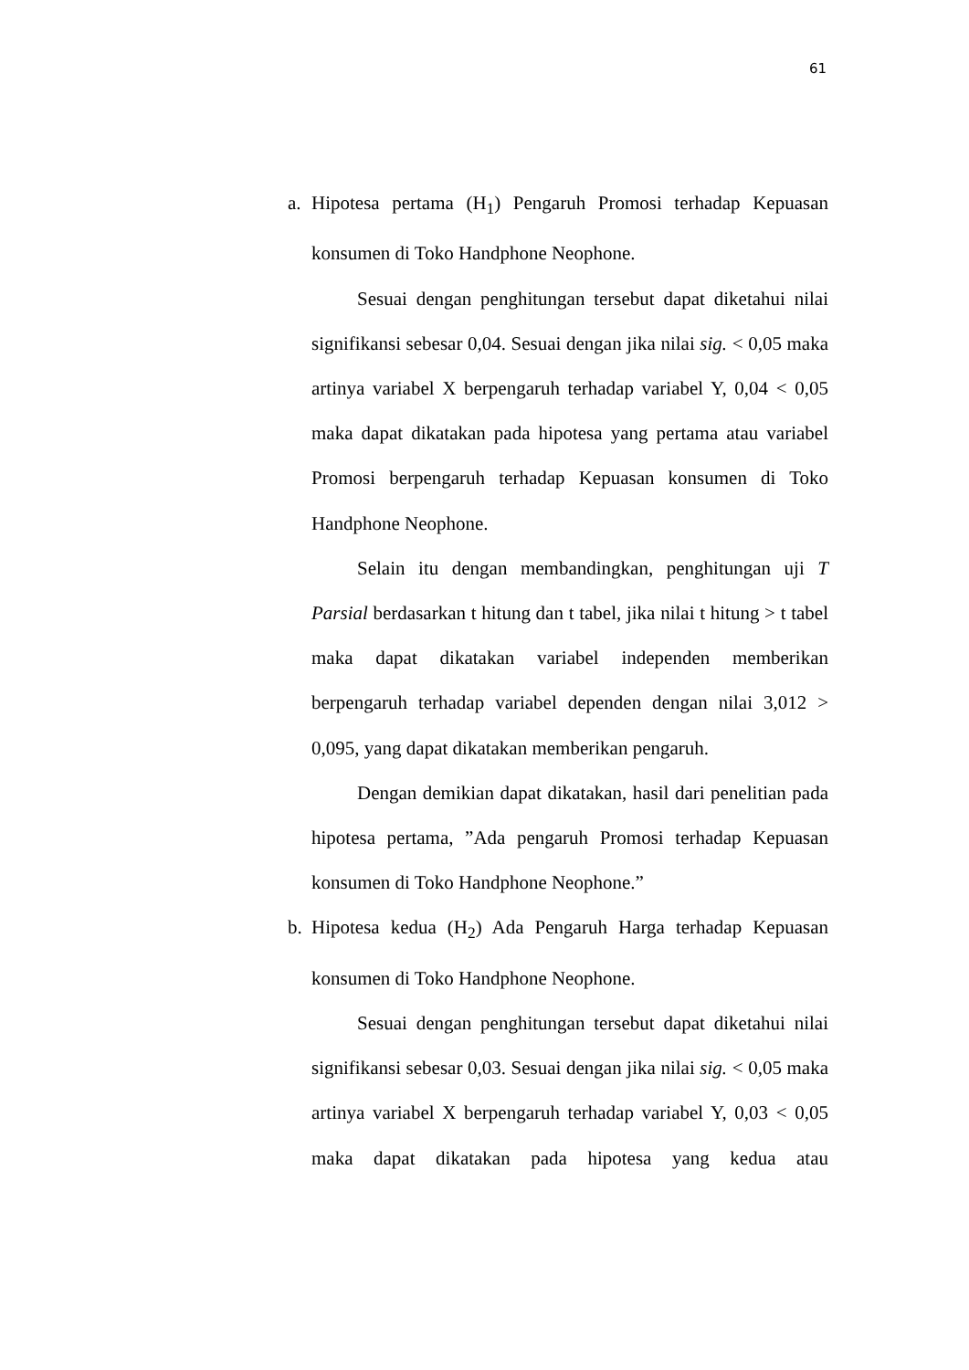61
a. Hipotesa pertama (H<sub>1</sub>) Pengaruh Promosi terhadap Kepuasan konsumen di Toko Handphone Neophone.
Sesuai dengan penghitungan tersebut dapat diketahui nilai signifikansi sebesar 0,04. Sesuai dengan jika nilai sig. < 0,05 maka artinya variabel X berpengaruh terhadap variabel Y, 0,04 < 0,05 maka dapat dikatakan pada hipotesa yang pertama atau variabel Promosi berpengaruh terhadap Kepuasan konsumen di Toko Handphone Neophone.
Selain itu dengan membandingkan, penghitungan uji T Parsial berdasarkan t hitung dan t tabel, jika nilai t hitung > t tabel maka dapat dikatakan variabel independen memberikan berpengaruh terhadap variabel dependen dengan nilai 3,012 > 0,095, yang dapat dikatakan memberikan pengaruh.
Dengan demikian dapat dikatakan, hasil dari penelitian pada hipotesa pertama, ”Ada pengaruh Promosi terhadap Kepuasan konsumen di Toko Handphone Neophone.”
b. Hipotesa kedua (H<sub>2</sub>) Ada Pengaruh Harga terhadap Kepuasan konsumen di Toko Handphone Neophone.
Sesuai dengan penghitungan tersebut dapat diketahui nilai signifikansi sebesar 0,03. Sesuai dengan jika nilai sig. < 0,05 maka artinya variabel X berpengaruh terhadap variabel Y, 0,03 < 0,05 maka dapat dikatakan pada hipotesa yang kedua atau